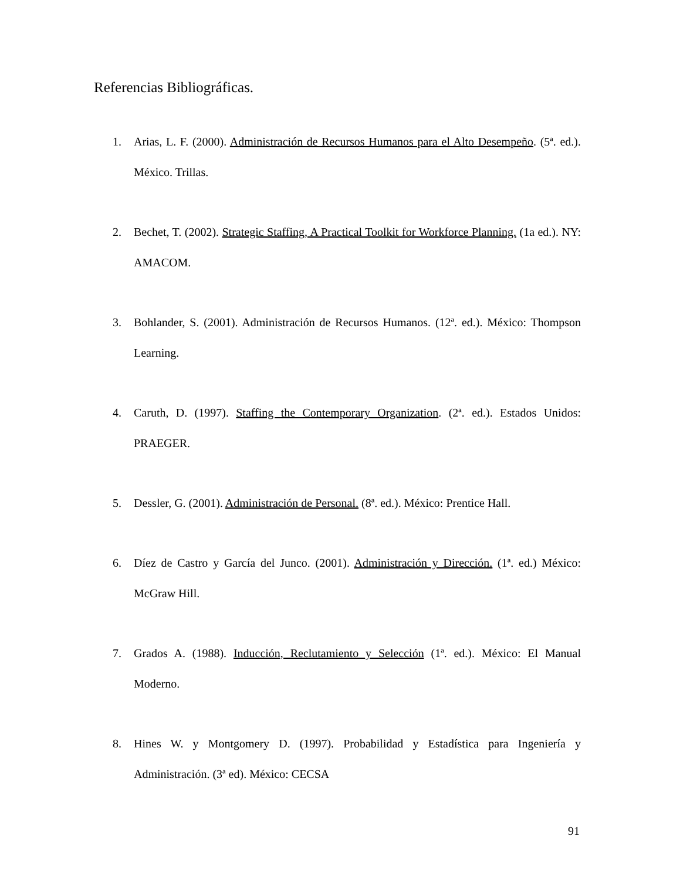Referencias Bibliográficas.
1. Arias, L. F. (2000). Administración de Recursos Humanos para el Alto Desempeño. (5ª. ed.). México. Trillas.
2. Bechet, T. (2002). Strategic Staffing, A Practical Toolkit for Workforce Planning. (1a ed.). NY: AMACOM.
3. Bohlander, S. (2001). Administración de Recursos Humanos. (12ª. ed.). México: Thompson Learning.
4. Caruth, D. (1997). Staffing the Contemporary Organization. (2ª. ed.). Estados Unidos: PRAEGER.
5. Dessler, G. (2001). Administración de Personal. (8ª. ed.). México: Prentice Hall.
6. Díez de Castro y García del Junco. (2001). Administración y Dirección. (1ª. ed.) México: McGraw Hill.
7. Grados A. (1988). Inducción, Reclutamiento y Selección (1ª. ed.). México: El Manual Moderno.
8. Hines W. y Montgomery D. (1997). Probabilidad y Estadística para Ingeniería y Administración. (3ª ed). México: CECSA
91